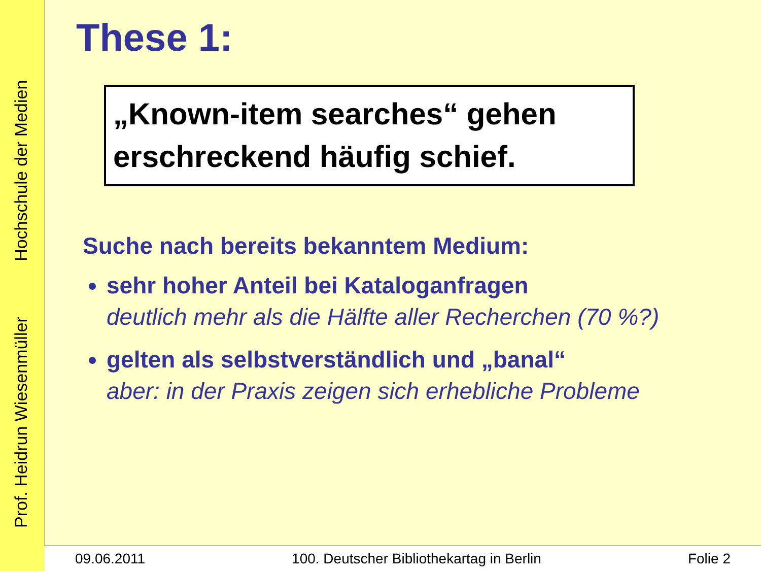Prof. Heidrun Wiesenmüller Hochschule der Medien
These 1:
„Known-item searches“ gehen erschreckend häufig schief.
Suche nach bereits bekanntem Medium:
sehr hoher Anteil bei Kataloganfragen
deutlich mehr als die Hälfte aller Recherchen (70 %?)
gelten als selbstverständlich und „banal“
aber: in der Praxis zeigen sich erhebliche Probleme
09.06.2011 100. Deutscher Bibliothekartag in Berlin Folie 2